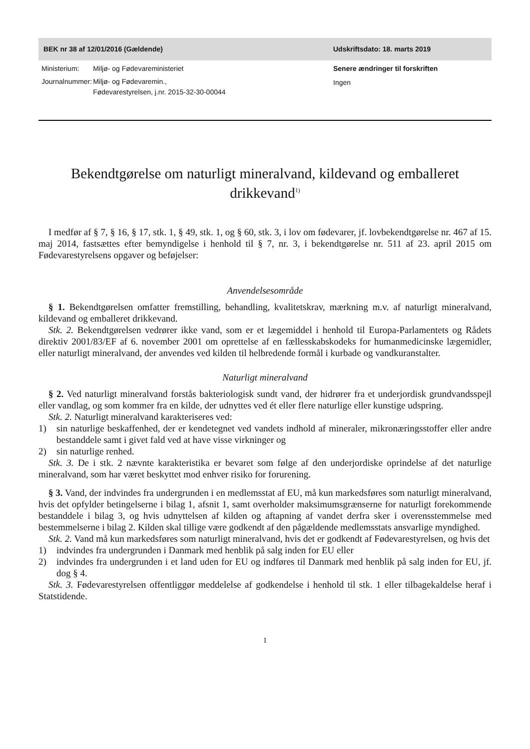BEK nr 38 af 12/01/2016 (Gældende) Udskriftsdato: 18. marts 2019
| Ministerium: | Miljø- og Fødevareministeriet |
| Journalnummer: | Miljø- og Fødevaremin., Fødevarestyrelsen, j.nr. 2015-32-30-00044 |
Senere ændringer til forskriften
Ingen
Bekendtgørelse om naturligt mineralvand, kildevand og emballeret drikkevand<sup>1)</sup>
I medfør af § 7, § 16, § 17, stk. 1, § 49, stk. 1, og § 60, stk. 3, i lov om fødevarer, jf. lovbekendtgørelse nr. 467 af 15. maj 2014, fastsættes efter bemyndigelse i henhold til § 7, nr. 3, i bekendtgørelse nr. 511 af 23. april 2015 om Fødevarestyrelsens opgaver og beføjelser:
Anvendelsesområde
§ 1. Bekendtgørelsen omfatter fremstilling, behandling, kvalitetskrav, mærkning m.v. af naturligt mineralvand, kildevand og emballeret drikkevand.
Stk. 2. Bekendtgørelsen vedrører ikke vand, som er et lægemiddel i henhold til Europa-Parlamentets og Rådets direktiv 2001/83/EF af 6. november 2001 om oprettelse af en fællesskabskodeks for humanmedicinske lægemidler, eller naturligt mineralvand, der anvendes ved kilden til helbredende formål i kurbade og vandkuranstalter.
Naturligt mineralvand
§ 2. Ved naturligt mineralvand forstås bakteriologisk sundt vand, der hidrører fra et underjordisk grundvandsspejl eller vandlag, og som kommer fra en kilde, der udnyttes ved ét eller flere naturlige eller kunstige udspring.
Stk. 2. Naturligt mineralvand karakteriseres ved:
1) sin naturlige beskaffenhed, der er kendetegnet ved vandets indhold af mineraler, mikronæringsstoffer eller andre bestanddele samt i givet fald ved at have visse virkninger og
2) sin naturlige renhed.
Stk. 3. De i stk. 2 nævnte karakteristika er bevaret som følge af den underjordiske oprindelse af det naturlige mineralvand, som har været beskyttet mod enhver risiko for forurening.
§ 3. Vand, der indvindes fra undergrunden i en medlemsstat af EU, må kun markedsføres som naturligt mineralvand, hvis det opfylder betingelserne i bilag 1, afsnit 1, samt overholder maksimumsgrænserne for naturligt forekommende bestanddele i bilag 3, og hvis udnyttelsen af kilden og aftapning af vandet derfra sker i overensstemmelse med bestemmelserne i bilag 2. Kilden skal tillige være godkendt af den pågældende medlemsstats ansvarlige myndighed.
Stk. 2. Vand må kun markedsføres som naturligt mineralvand, hvis det er godkendt af Fødevarestyrelsen, og hvis det
1) indvindes fra undergrunden i Danmark med henblik på salg inden for EU eller
2) indvindes fra undergrunden i et land uden for EU og indføres til Danmark med henblik på salg inden for EU, jf. dog § 4.
Stk. 3. Fødevarestyrelsen offentliggør meddelelse af godkendelse i henhold til stk. 1 eller tilbagekaldelse heraf i Statstidende.
1